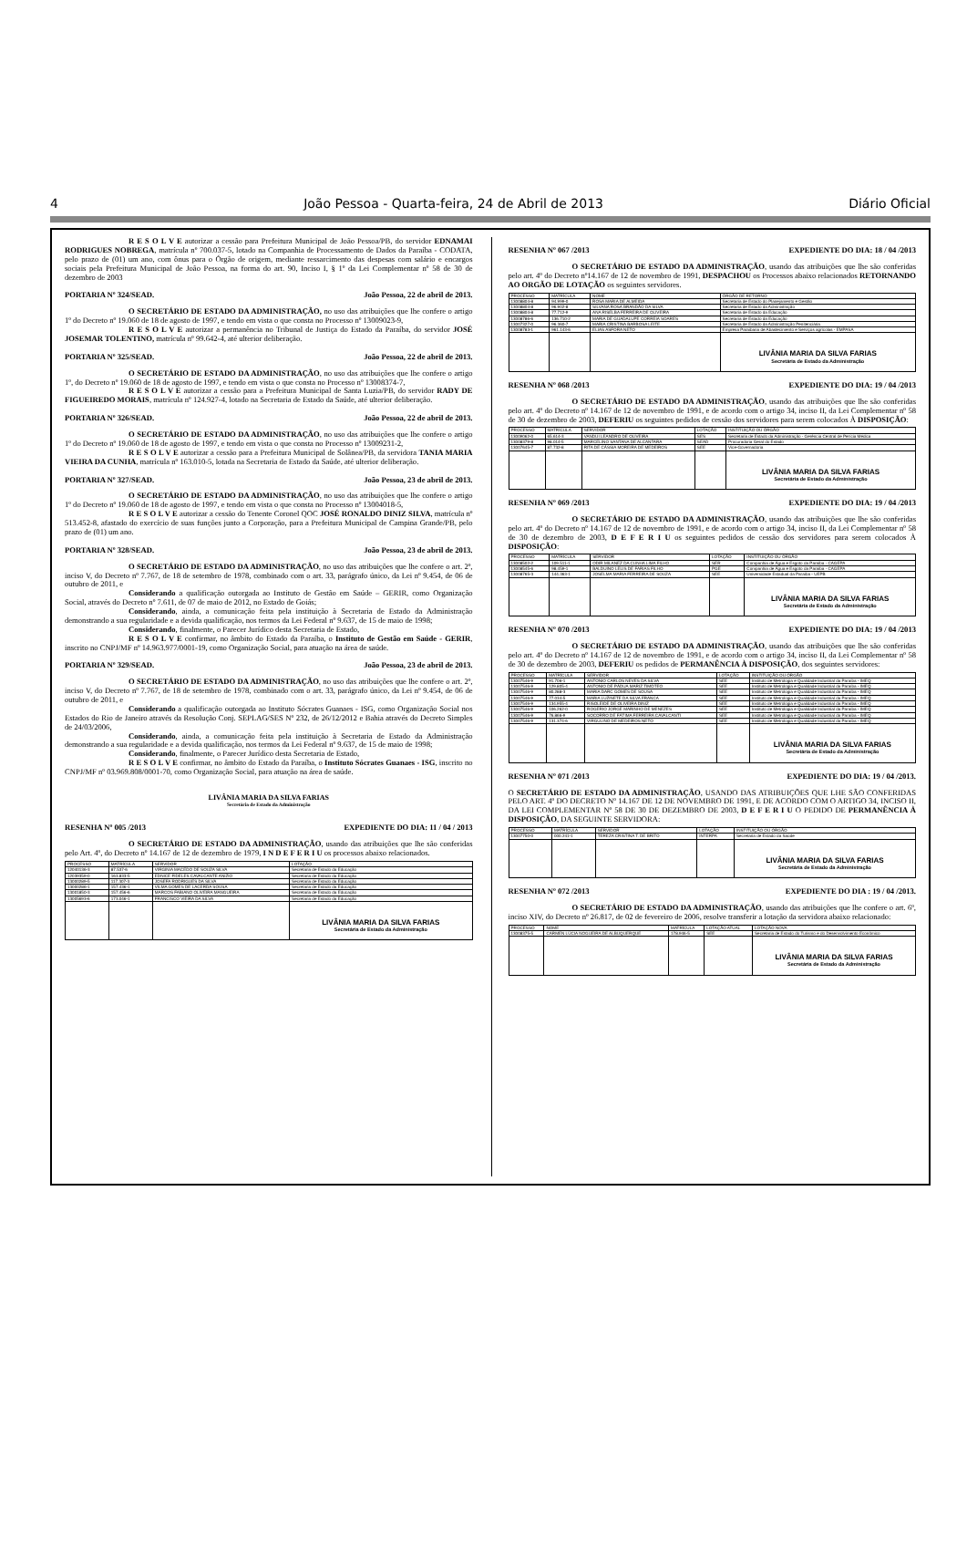4 João Pessoa - Quarta-feira, 24 de Abril de 2013 Diário Oficial
R E S O L V E autorizar a cessão para Prefeitura Municipal de João Pessoa/PB, do servidor EDNAMAI RODRIGUES NOBREGA, matrícula nº 700.037-5, lotado na Companhia de Processamento de Dados da Paraíba - CODATA, pelo prazo de (01) um ano, com ônus para o Órgão de origem, mediante ressarcimento das despesas com salário e encargos sociais pela Prefeitura Municipal de João Pessoa, na forma do art. 90, Inciso I, § 1º da Lei Complementar nº 58 de 30 de dezembro de 2003
PORTARIA Nº 324/SEAD. João Pessoa, 22 de abril de 2013.
O SECRETÁRIO DE ESTADO DA ADMINISTRAÇÃO, no uso das atribuições que lhe confere o artigo 1º do Decreto nº 19.060 de 18 de agosto de 1997, e tendo em vista o que consta no Processo nº 13009023-9,
R E S O L V E autorizar a permanência no Tribunal de Justiça do Estado da Paraíba, do servidor JOSÉ JOSEMAR TOLENTINO, matrícula nº 99.642-4, até ulterior deliberação.
PORTARIA Nº 325/SEAD. João Pessoa, 22 de abril de 2013.
O SECRETÁRIO DE ESTADO DA ADMINISTRAÇÃO, no uso das atribuições que lhe confere o artigo 1º, do Decreto nº 19.060 de 18 de agosto de 1997, e tendo em vista o que consta no Processo nº 13008374-7,
R E S O L V E autorizar a cessão para a Prefeitura Municipal de Santa Luzia/PB, do servidor RADY DE FIGUEIREDO MORAIS, matrícula nº 124.927-4, lotado na Secretaria de Estado da Saúde, até ulterior deliberação.
PORTARIA Nº 326/SEAD. João Pessoa, 22 de abril de 2013.
O SECRETÁRIO DE ESTADO DA ADMINISTRAÇÃO, no uso das atribuições que lhe confere o artigo 1º do Decreto nº 19.060 de 18 de agosto de 1997, e tendo em vista o que consta no Processo nº 13009231-2,
R E S O L V E autorizar a cessão para a Prefeitura Municipal de Solânea/PB, da servidora TANIA MARIA VIEIRA DA CUNHA, matrícula nº 163.010-5, lotada na Secretaria de Estado da Saúde, até ulterior deliberação.
PORTARIA Nº 327/SEAD. João Pessoa, 23 de abril de 2013.
O SECRETÁRIO DE ESTADO DA ADMINISTRAÇÃO, no uso das atribuições que lhe confere o artigo 1º do Decreto nº 19.060 de 18 de agosto de 1997, e tendo em vista o que consta no Processo nº 13004018-5,
R E S O L V E autorizar a cessão do Tenente Coronel QOC JOSÉ RONALDO DINIZ SILVA, matrícula nº 513.452-8, afastado do exercício de suas funções junto a Corporação, para a Prefeitura Municipal de Campina Grande/PB, pelo prazo de (01) um ano.
PORTARIA Nº 328/SEAD. João Pessoa, 23 de abril de 2013.
O SECRETÁRIO DE ESTADO DA ADMINISTRAÇÃO, no uso das atribuições que lhe confere o art. 2º, inciso V, do Decreto nº 7.767, de 18 de setembro de 1978, combinado com o art. 33, parágrafo único, da Lei nº 9.454, de 06 de outubro de 2011, e
Considerando a qualificação outorgada ao Instituto de Gestão em Saúde – GERIR, como Organização Social, através do Decreto nº 7.611, de 07 de maio de 2012, no Estado de Goiás;
Considerando, ainda, a comunicação feita pela instituição à Secretaria de Estado da Administração demonstrando a sua regularidade e a devida qualificação, nos termos da Lei Federal nº 9.637, de 15 de maio de 1998;
Considerando, finalmente, o Parecer Jurídico desta Secretaria de Estado,
R E S O L V E confirmar, no âmbito do Estado da Paraíba, o Instituto de Gestão em Saúde - GERIR, inscrito no CNPJ/MF nº 14.963.977/0001-19, como Organização Social, para atuação na área de saúde.
PORTARIA Nº 329/SEAD. João Pessoa, 23 de abril de 2013.
O SECRETÁRIO DE ESTADO DA ADMINISTRAÇÃO, no uso das atribuições que lhe confere o art. 2º, inciso V, do Decreto nº 7.767, de 18 de setembro de 1978, combinado com o art. 33, parágrafo único, da Lei nº 9.454, de 06 de outubro de 2011, e
Considerando a qualificação outorgada ao Instituto Sócrates Guanaes - ISG, como Organização Social nos Estados do Rio de Janeiro através da Resolução Conj. SEPLAG/SES Nº 232, de 26/12/2012 e Bahia através do Decreto Simples de 24/03/2006,
Considerando, ainda, a comunicação feita pela instituição à Secretaria de Estado da Administração demonstrando a sua regularidade e a devida qualificação, nos termos da Lei Federal nº 9.637, de 15 de maio de 1998;
Considerando, finalmente, o Parecer Jurídico desta Secretaria de Estado,
R E S O L V E confirmar, no âmbito do Estado da Paraíba, o Instituto Sócrates Guanaes - ISG, inscrito no CNPJ/MF nº 03.969.808/0001-70, como Organização Social, para atuação na área de saúde.
LIVÂNIA MARIA DA SILVA FARIAS
Secretária de Estado da Administração
RESENHA Nº 005 /2013 EXPEDIENTE DO DIA: 11 / 04 / 2013
O SECRETÁRIO DE ESTADO DA ADMINISTRAÇÃO, usando das atribuições que lhe são conferidas pelo Art. 4º, do Decreto nº 14.167 de 12 de dezembro de 1979, I N D E F E R I U os processos abaixo relacionados.
| PROCESSO | MATRÍCULA | SERVIDOR | LOTAÇÃO |
| --- | --- | --- | --- |
| 12040136-3 | 87.537-6 | VIRGINIA MACEDO DE SOUZA SILVA | Secretaria de Estado da Educação |
| 12039359-0 | 163.833-5 | EDNICE FIDELES CAVALCANTE ANIZIO | Secretaria de Estado da Educação |
| 13000289-5 | 117.307-3 | JOSEFA RODRIGUES DA SILVA | Secretaria de Estado da Educação |
| 13000286-1 | 157.436-1 | VILMA GOMES DE LACERDA SOUSA | Secretaria de Estado da Educação |
| 13001850-3 | 157.456-6 | MARCOS FABIANO OLIVEIRA MANGUEIRA | Secretaria de Estado da Educação |
| 13005693-6 | 173.046-1 | FRANCISCO VIEIRA DA SILVA | Secretaria de Estado da Educação |
| | | | LIVÂNIA MARIA DA SILVA FARIAS Secretária de Estado da Administração |
RESENHA Nº 067 /2013 EXPEDIENTE DO DIA: 18 / 04 /2013
O SECRETÁRIO DE ESTADO DA ADMINISTRAÇÃO, usando das atribuições que lhe são conferidas pelo art. 4º do Decreto nº14.167 de 12 de novembro de 1991, DESPACHOU os Processos abaixo relacionados RETORNANDO AO ORGÃO DE LOTAÇÃO os seguintes servidores.
| PROCESSO | MATRÍCULA | NOME | ÓRGÃO DE RETORNO |
| --- | --- | --- | --- |
| 13008804-8 | 94.999-0 | ROSA MARIA DE ALMEIDA | Secretaria de Estado do Planejamento e Gestão |
| 13008804-8 | 96.902-8 | SILVANA ROSA BRANDÃO DA SILVA | Secretaria de Estado da Administração |
| 13008804-8 | 77.712-9 | ANA RISELBA FERREIRA DE OLIVEIRA | Secretaria de Estado da Educação |
| 13008786-6 | 136.710-2 | MARIA DE GUADALUPE CORREIA SOARES | Secretaria de Estado da Educação |
| 13007327-0 | 96.360-7 | MARIA CRISTINA BARBOSA LEITE | Secretaria de Estado da Administração Penitenciária |
| 13008783-1 | 961.143-6 | ELIAS ASFORA NETO | Empresa Paraibana de Abastecimento e Serviços agrícolas - EMPASA |
| | | | LIVÂNIA MARIA DA SILVA FARIAS Secretária de Estado da Administração |
RESENHA Nº 068 /2013 EXPEDIENTE DO DIA: 19 / 04 /2013
O SECRETÁRIO DE ESTADO DA ADMINISTRAÇÃO, usando das atribuições que lhe são conferidas pelo art. 4º do Decreto nº 14.167 de 12 de novembro de 1991, e de acordo com o artigo 34, inciso II, da Lei Complementar nº 58 de 30 de dezembro de 2003, DEFERIU os seguintes pedidos de cessão dos servidores para serem colocados À DISPOSIÇÃO:
| PROCESSO | MATRÍCULA | SERVIDOR | LOTAÇÃO | INSTITUIÇÃO OU ÓRGÃO |
| --- | --- | --- | --- | --- |
| 13009062-0 | 65.614-3 | VANDUI LEANDRO DE OLIVEIRA | SES | Secretaria de Estado da Administração - Gerência Central de Perícia Médica |
| 13008379-8 | 98.014-5 | MARCELINO SANTANA DE ALCANTARA | SEAD | Procuradoria Geral do Estado |
| 13007645-7 | 87.732-8 | RITA DE CÁSSIA MOREIRA DE MEDEIROS | SEE | Vice-Governadoria |
| | | | | LIVÂNIA MARIA DA SILVA FARIAS Secretária de Estado da Administração |
RESENHA Nº 069 /2013 EXPEDIENTE DO DIA: 19 / 04 /2013
O SECRETÁRIO DE ESTADO DA ADMINISTRAÇÃO, usando das atribuições que lhe são conferidas pelo art. 4º do Decreto nº 14.167 de 12 de novembro de 1991, e de acordo com o artigo 34, inciso II, da Lei Complementar nº 58 de 30 de dezembro de 2003, D E F E R I U os seguintes pedidos de cessão dos servidores para serem colocados À DISPOSIÇÃO:
| PROCESSO | MATRÍCULA | SERVIDOR | LOTAÇÃO | INSTITUIÇÃO OU ÓRGÃO |
| --- | --- | --- | --- | --- |
| 13008502-2 | 109.511-1 | ODIR MILANEZ DA CUNHA LIMA FILHO | SER | Companhia de Água e Esgoto da Paraíba - CAGEPA |
| 13008545-6 | 98.459-1 | BALDUINO LELIS DE FARIAS FILHO | PGE | Companhia de Água e Esgoto da Paraíba - CAGEPA |
| 13008765-3 | 144.363-1 | JOSELMA MARIA FERREIRA DE SOUZA | SEE | Universidade Estadual da Paraíba - UEPB |
| | | | | LIVÂNIA MARIA DA SILVA FARIAS Secretária de Estado da Administração |
RESENHA Nº 070 /2013 EXPEDIENTE DO DIA: 19 / 04 /2013
O SECRETÁRIO DE ESTADO DA ADMINISTRAÇÃO, usando das atribuições que lhe são conferidas pelo art. 4º do Decreto nº 14.167 de 12 de novembro de 1991, e de acordo com o artigo 34, inciso II, da Lei Complementar nº 58 de 30 de dezembro de 2003, DEFERIU os pedidos de PERMANÊNCIA À DISPOSIÇÃO, dos seguintes servidores:
| PROCESSO | MATRÍCULA | SERVIDOR | LOTAÇÃO | INSTITUIÇÃO OU ÓRGÃO |
| --- | --- | --- | --- | --- |
| 13007546-9 | 91.706-1 | ANTONIO CARLOS NEVES DA SILVA | SEE | Instituto de Metrologia e Qualidade Industrial da Paraíba - IMEQ |
| 13007546-9 | 129.805-4 | ANTONIO DE PÁDUA MARIZ TIMÓTEO | SEE | Instituto de Metrologia e Qualidade Industrial da Paraíba - IMEQ |
| 13007546-9 | 80.288-3 | MARIA DARC GOMES DE SOUSA | SEE | Instituto de Metrologia e Qualidade Industrial da Paraíba - IMEQ |
| 13007546-9 | 77.034-5 | MARIA LUZINETE DA SILVA FRANCA | SEE | Instituto de Metrologia e Qualidade Industrial da Paraíba - IMEQ |
| 13007546-9 | 134.955-4 | RISOLEIDE DE OLIVEIRA DINIZ | SEE | Instituto de Metrologia e Qualidade Industrial da Paraíba - IMEQ |
| 13007546-9 | 106.262-0 | ROGERIO JORGE MARINHO DE MENEZES | SEE | Instituto de Metrologia e Qualidade Industrial da Paraíba - IMEQ |
| 13007546-9 | 76.866-9 | SOCORRO DE FÁTIMA FERREIRA CAVALCANTI | SEE | Instituto de Metrologia e Qualidade Industrial da Paraíba - IMEQ |
| 13007546-9 | 131.374-6 | VIRGULINO DE MEDEIROS NETO | SEE | Instituto de Metrologia e Qualidade Industrial da Paraíba - IMEQ |
| | | | | LIVÂNIA MARIA DA SILVA FARIAS Secretária de Estado da Administração |
RESENHA Nº 071 /2013 EXPEDIENTE DO DIA: 19 / 04 /2013.
O SECRETÁRIO DE ESTADO DA ADMINISTRAÇÃO, USANDO DAS ATRIBUIÇÕES QUE LHE SÃO CONFERIDAS PELO ART. 4º DO DECRETO Nº 14.167 DE 12 DE NOVEMBRO DE 1991, E DE ACORDO COM O ARTIGO 34, INCISO II, DA LEI COMPLEMENTAR Nº 58 DE 30 DE DEZEMBRO DE 2003, D E F E R I U O PEDIDO DE PERMANÊNCIA À DISPOSIÇÃO, DA SEGUINTE SERVIDORA:
| PROCESSO | MATRÍCULA | SERVIDOR | LOTAÇÃO | INSTITUIÇÃO OU ÓRGÃO |
| --- | --- | --- | --- | --- |
| 13007750-0 | 000.241-1 | TEREZA CRISTINA T. DE BRITO | INTERPA | Secretaria de Estado da Saúde |
| | | | | LIVÂNIA MARIA DA SILVA FARIAS Secretária de Estado da Administração |
RESENHA Nº 072 /2013 EXPEDIENTE DO DIA : 19 / 04 /2013.
O SECRETÁRIO DE ESTADO DA ADMINISTRAÇÃO, usando das atribuições que lhe confere o art. 6º, inciso XIV, do Decreto nº 26.817, de 02 de fevereiro de 2006, resolve transferir a lotação da servidora abaixo relacionado:
| PROCESSO | NOME | MATRÍCULA | LOTAÇÃO ATUAL | LOTAÇÃO NOVA |
| --- | --- | --- | --- | --- |
| 13008375-5 | CARMEN LÚCIA NOGUEIRA DE ALBUQUERQUE | 178.946-5 | SEE | Secretaria de Estado do Turismo e do Desenvolvimento Econômico |
| | | | | LIVÂNIA MARIA DA SILVA FARIAS Secretária de Estado da Administração |